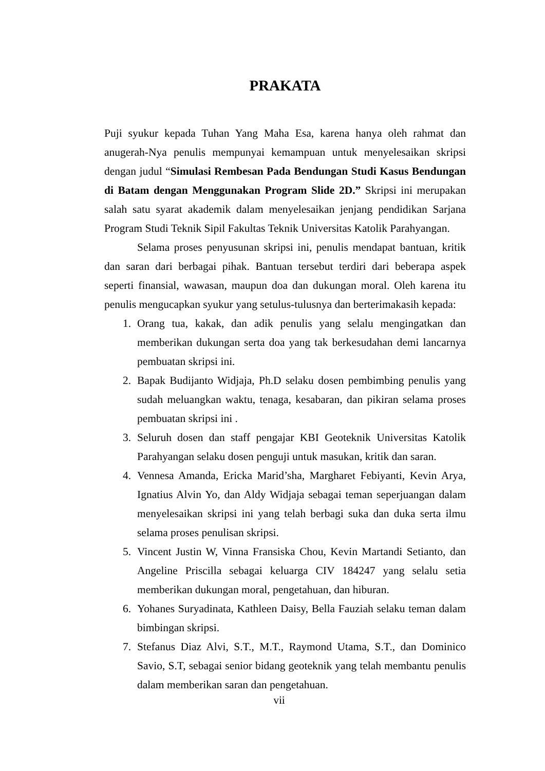PRAKATA
Puji syukur kepada Tuhan Yang Maha Esa, karena hanya oleh rahmat dan anugerah-Nya penulis mempunyai kemampuan untuk menyelesaikan skripsi dengan judul “Simulasi Rembesan Pada Bendungan Studi Kasus Bendungan di Batam dengan Menggunakan Program Slide 2D.” Skripsi ini merupakan salah satu syarat akademik dalam menyelesaikan jenjang pendidikan Sarjana Program Studi Teknik Sipil Fakultas Teknik Universitas Katolik Parahyangan.
Selama proses penyusunan skripsi ini, penulis mendapat bantuan, kritik dan saran dari berbagai pihak. Bantuan tersebut terdiri dari beberapa aspek seperti finansial, wawasan, maupun doa dan dukungan moral. Oleh karena itu penulis mengucapkan syukur yang setulus-tulusnya dan berterimakasih kepada:
1. Orang tua, kakak, dan adik penulis yang selalu mengingatkan dan memberikan dukungan serta doa yang tak berkesudahan demi lancarnya pembuatan skripsi ini.
2. Bapak Budijanto Widjaja, Ph.D selaku dosen pembimbing penulis yang sudah meluangkan waktu, tenaga, kesabaran, dan pikiran selama proses pembuatan skripsi ini .
3. Seluruh dosen dan staff pengajar KBI Geoteknik Universitas Katolik Parahyangan selaku dosen penguji untuk masukan, kritik dan saran.
4. Vennesa Amanda, Ericka Marid’sha, Margharet Febiyanti, Kevin Arya, Ignatius Alvin Yo, dan Aldy Widjaja sebagai teman seperjuangan dalam menyelesaikan skripsi ini yang telah berbagi suka dan duka serta ilmu selama proses penulisan skripsi.
5. Vincent Justin W, Vinna Fransiska Chou, Kevin Martandi Setianto, dan Angeline Priscilla sebagai keluarga CIV 184247 yang selalu setia memberikan dukungan moral, pengetahuan, dan hiburan.
6. Yohanes Suryadinata, Kathleen Daisy, Bella Fauziah selaku teman dalam bimbingan skripsi.
7. Stefanus Diaz Alvi, S.T., M.T., Raymond Utama, S.T., dan Dominico Savio, S.T, sebagai senior bidang geoteknik yang telah membantu penulis dalam memberikan saran dan pengetahuan.
vii